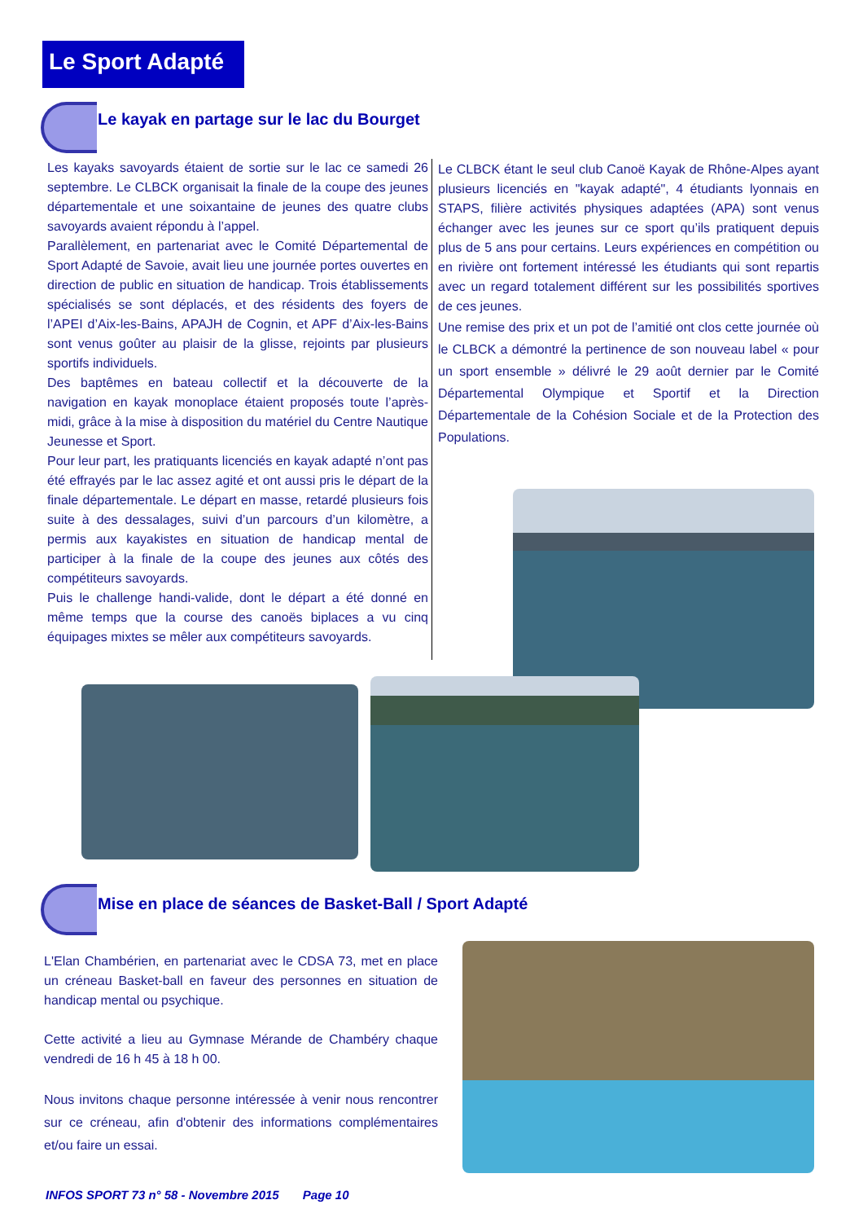Le Sport Adapté
Le kayak en partage sur le lac du Bourget
Les kayaks savoyards étaient de sortie sur le lac ce samedi 26 septembre. Le CLBCK organisait la finale de la coupe des jeunes départementale et une soixantaine de jeunes des quatre clubs savoyards avaient répondu à l’appel.
Parallèlement, en partenariat avec le Comité Départemental de Sport Adapté de Savoie, avait lieu une journée portes ouvertes en direction de public en situation de handicap. Trois établissements spécialisés se sont déplacés, et des résidents des foyers de l’APEI d’Aix-les-Bains, APAJH de Cognin, et APF d’Aix-les-Bains sont venus goûter au plaisir de la glisse, rejoints par plusieurs sportifs individuels.
Des baptêmes en bateau collectif et la découverte de la navigation en kayak monoplace étaient proposés toute l’après-midi, grâce à la mise à disposition du matériel du Centre Nautique Jeunesse et Sport.
Pour leur part, les pratiquants licenciés en kayak adapté n’ont pas été effrayés par le lac assez agité et ont aussi pris le départ de la finale départementale. Le départ en masse, retardé plusieurs fois suite à des dessalages, suivi d’un parcours d’un kilomètre, a permis aux kayakistes en situation de handicap mental de participer à la finale de la coupe des jeunes aux côtés des compétiteurs savoyards.
Puis le challenge handi-valide, dont le départ a été donné en même temps que la course des canoës biplaces a vu cinq équipages mixtes se mêler aux compétiteurs savoyards.
Le CLBCK étant le seul club Canoë Kayak de Rhône-Alpes ayant plusieurs licenciés en "kayak adapté", 4 étudiants lyonnais en STAPS, filière activités physiques adaptées (APA) sont venus échanger avec les jeunes sur ce sport qu’ils pratiquent depuis plus de 5 ans pour certains. Leurs expériences en compétition ou en rivière ont fortement intéressé les étudiants qui sont repartis avec un regard totalement différent sur les possibilités sportives de ces jeunes.
Une remise des prix et un pot de l’amitié ont clos cette journée où le CLBCK a démontré la pertinence de son nouveau label « pour un sport ensemble » délivré le 29 août dernier par le Comité Départemental Olympique et Sportif et la Direction Départementale de la Cohésion Sociale et de la Protection des Populations.
Mise en place de séances de Basket-Ball / Sport Adapté
L'Elan Chambérien, en partenariat avec le CDSA 73, met en place un créneau Basket-ball en faveur des personnes en situation de handicap mental ou psychique.
Cette activité a lieu au Gymnase Mérande de Chambéry chaque vendredi de 16 h 45 à 18 h 00.
Nous invitons chaque personne intéressée à venir nous rencontrer sur ce créneau, afin d'obtenir des informations complémentaires et/ou faire un essai.
INFOS SPORT 73 n° 58 - Novembre 2015 Page 10